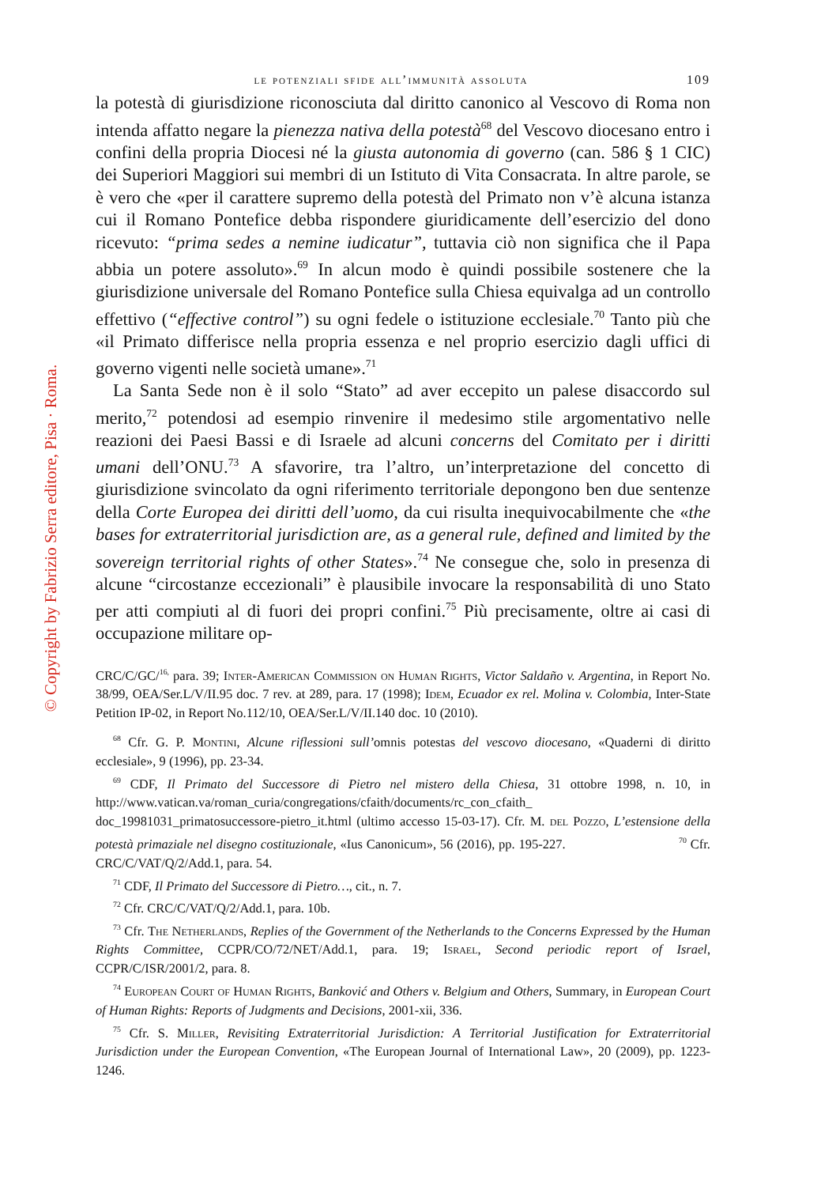© Copyright by Fabrizio Serra editore, Pisa · Roma.
le potenziali sfide all’immunità assoluta 109
la potestà di giurisdizione riconosciuta dal diritto canonico al Vescovo di Roma non intenda affatto negare la pienezza nativa della potestà<sup>68</sup> del Vescovo diocesano entro i confini della propria Diocesi né la giusta autonomia di governo (can. 586 § 1 CIC) dei Superiori Maggiori sui membri di un Istituto di Vita Consacrata. In altre parole, se è vero che «per il carattere supremo della potestà del Primato non v’è alcuna istanza cui il Romano Pontefice debba rispondere giuridicamente dell’esercizio del dono ricevuto: “prima sedes a nemine iudicatur”, tuttavia ciò non significa che il Papa abbia un potere assoluto».<sup>69</sup> In alcun modo è quindi possibile sostenere che la giurisdizione universale del Romano Pontefice sulla Chiesa equivalga ad un controllo effettivo (“effective control”) su ogni fedele o istituzione ecclesiale.<sup>70</sup> Tanto più che «il Primato differisce nella propria essenza e nel proprio esercizio dagli uffici di governo vigenti nelle società umane».<sup>71</sup>
La Santa Sede non è il solo “Stato” ad aver eccepito un palese disaccordo sul merito,<sup>72</sup> potendosi ad esempio rinvenire il medesimo stile argomentativo nelle reazioni dei Paesi Bassi e di Israele ad alcuni concerns del Comitato per i diritti umani dell’ONU.<sup>73</sup> A sfavorire, tra l’altro, un’interpretazione del concetto di giurisdizione svincolato da ogni riferimento territoriale depongono ben due sentenze della Corte Europea dei diritti dell’uomo, da cui risulta inequivocabilmente che «the bases for extraterritorial jurisdiction are, as a general rule, defined and limited by the sovereign territorial rights of other States».<sup>74</sup> Ne consegue che, solo in presenza di alcune “circostanze eccezionali” è plausibile invocare la responsabilità di uno Stato per atti compiuti al di fuori dei propri confini.<sup>75</sup> Più precisamente, oltre ai casi di occupazione militare op-
CRC/C/GC/<sup>16,</sup> para. 39; Inter-American Commission on Human Rights, Victor Saldaño v. Argentina, in Report No. 38/99, OEA/Ser.L/V/II.95 doc. 7 rev. at 289, para. 17 (1998); Idem, Ecuador ex rel. Molina v. Colombia, Inter-State Petition IP-02, in Report No.112/10, OEA/Ser.L/V/II.140 doc. 10 (2010).
<sup>68</sup> Cfr. G. P. Montini, Alcune riflessioni sull’omnis potestas del vescovo diocesano, «Quaderni di diritto ecclesiale», 9 (1996), pp. 23-34.
<sup>69</sup> CDF, Il Primato del Successore di Pietro nel mistero della Chiesa, 31 ottobre 1998, n. 10, in http://www.vatican.va/roman_curia/congregations/cfaith/documents/rc_con_cfaith_ doc_19981031_primatosuccessore-pietro_it.html (ultimo accesso 15-03-17). Cfr. M. del Pozzo, L’estensione della potestà primaziale nel disegno costituzionale, «Ius Canonicum», 56 (2016), pp. 195-227. <sup>70</sup> Cfr. CRC/C/VAT/Q/2/Add.1, para. 54.
<sup>71</sup> CDF, Il Primato del Successore di Pietro…, cit., n. 7.
<sup>72</sup> Cfr. CRC/C/VAT/Q/2/Add.1, para. 10b.
<sup>73</sup> Cfr. The Netherlands, Replies of the Government of the Netherlands to the Concerns Expressed by the Human Rights Committee, CCPR/CO/72/NET/Add.1, para. 19; Israel, Second periodic report of Israel, CCPR/C/ISR/2001/2, para. 8.
<sup>74</sup> European Court of Human Rights, Banković and Others v. Belgium and Others, Summary, in European Court of Human Rights: Reports of Judgments and Decisions, 2001-xii, 336.
<sup>75</sup> Cfr. S. Miller, Revisiting Extraterritorial Jurisdiction: A Territorial Justification for Extraterritorial Jurisdiction under the European Convention, «The European Journal of International Law», 20 (2009), pp. 1223-1246.